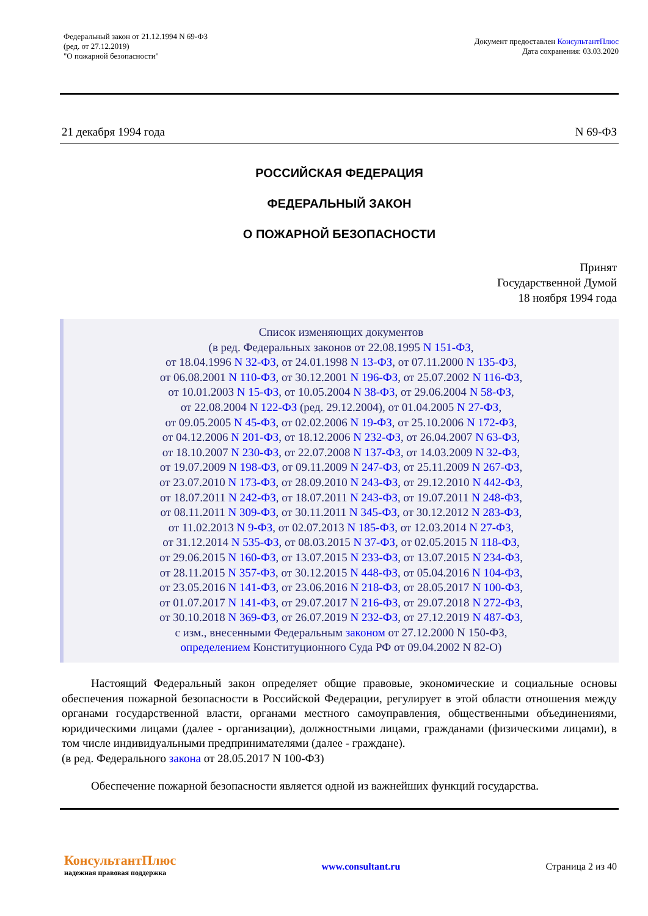Федеральный закон от 21.12.1994 N 69-ФЗ
(ред. от 27.12.2019)
"О пожарной безопасности"
Документ предоставлен КонсультантПлюс
Дата сохранения: 03.03.2020
21 декабря 1994 года N 69-ФЗ
РОССИЙСКАЯ ФЕДЕРАЦИЯ
ФЕДЕРАЛЬНЫЙ ЗАКОН
О ПОЖАРНОЙ БЕЗОПАСНОСТИ
Принят
Государственной Думой
18 ноября 1994 года
Список изменяющих документов
(в ред. Федеральных законов от 22.08.1995 N 151-ФЗ,
от 18.04.1996 N 32-ФЗ, от 24.01.1998 N 13-ФЗ, от 07.11.2000 N 135-ФЗ,
от 06.08.2001 N 110-ФЗ, от 30.12.2001 N 196-ФЗ, от 25.07.2002 N 116-ФЗ,
от 10.01.2003 N 15-ФЗ, от 10.05.2004 N 38-ФЗ, от 29.06.2004 N 58-ФЗ,
от 22.08.2004 N 122-ФЗ (ред. 29.12.2004), от 01.04.2005 N 27-ФЗ,
от 09.05.2005 N 45-ФЗ, от 02.02.2006 N 19-ФЗ, от 25.10.2006 N 172-ФЗ,
от 04.12.2006 N 201-ФЗ, от 18.12.2006 N 232-ФЗ, от 26.04.2007 N 63-ФЗ,
от 18.10.2007 N 230-ФЗ, от 22.07.2008 N 137-ФЗ, от 14.03.2009 N 32-ФЗ,
от 19.07.2009 N 198-ФЗ, от 09.11.2009 N 247-ФЗ, от 25.11.2009 N 267-ФЗ,
от 23.07.2010 N 173-ФЗ, от 28.09.2010 N 243-ФЗ, от 29.12.2010 N 442-ФЗ,
от 18.07.2011 N 242-ФЗ, от 18.07.2011 N 243-ФЗ, от 19.07.2011 N 248-ФЗ,
от 08.11.2011 N 309-ФЗ, от 30.11.2011 N 345-ФЗ, от 30.12.2012 N 283-ФЗ,
от 11.02.2013 N 9-ФЗ, от 02.07.2013 N 185-ФЗ, от 12.03.2014 N 27-ФЗ,
от 31.12.2014 N 535-ФЗ, от 08.03.2015 N 37-ФЗ, от 02.05.2015 N 118-ФЗ,
от 29.06.2015 N 160-ФЗ, от 13.07.2015 N 233-ФЗ, от 13.07.2015 N 234-ФЗ,
от 28.11.2015 N 357-ФЗ, от 30.12.2015 N 448-ФЗ, от 05.04.2016 N 104-ФЗ,
от 23.05.2016 N 141-ФЗ, от 23.06.2016 N 218-ФЗ, от 28.05.2017 N 100-ФЗ,
от 01.07.2017 N 141-ФЗ, от 29.07.2017 N 216-ФЗ, от 29.07.2018 N 272-ФЗ,
от 30.10.2018 N 369-ФЗ, от 26.07.2019 N 232-ФЗ, от 27.12.2019 N 487-ФЗ,
с изм., внесенными Федеральным законом от 27.12.2000 N 150-ФЗ,
определением Конституционного Суда РФ от 09.04.2002 N 82-О)
Настоящий Федеральный закон определяет общие правовые, экономические и социальные основы обеспечения пожарной безопасности в Российской Федерации, регулирует в этой области отношения между органами государственной власти, органами местного самоуправления, общественными объединениями, юридическими лицами (далее - организации), должностными лицами, гражданами (физическими лицами), в том числе индивидуальными предпринимателями (далее - граждане).
(в ред. Федерального закона от 28.05.2017 N 100-ФЗ)
Обеспечение пожарной безопасности является одной из важнейших функций государства.
КонсультантПлюс
надежная правовая поддержка
www.consultant.ru Страница 2 из 40